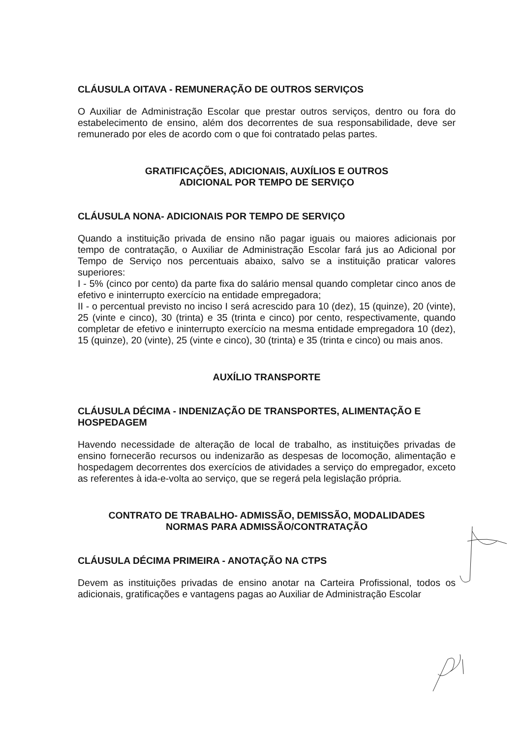CLÁUSULA OITAVA - REMUNERAÇÃO DE OUTROS SERVIÇOS
O Auxiliar de Administração Escolar que prestar outros serviços, dentro ou fora do estabelecimento de ensino, além dos decorrentes de sua responsabilidade, deve ser remunerado por eles de acordo com o que foi contratado pelas partes.
GRATIFICAÇÕES, ADICIONAIS, AUXÍLIOS E OUTROS
ADICIONAL POR TEMPO DE SERVIÇO
CLÁUSULA NONA- ADICIONAIS POR TEMPO DE SERVIÇO
Quando a instituição privada de ensino não pagar iguais ou maiores adicionais por tempo de contratação, o Auxiliar de Administração Escolar fará jus ao Adicional por Tempo de Serviço nos percentuais abaixo, salvo se a instituição praticar valores superiores:
I - 5% (cinco por cento) da parte fixa do salário mensal quando completar cinco anos de efetivo e ininterrupto exercício na entidade empregadora;
II - o percentual previsto no inciso I será acrescido para 10 (dez), 15 (quinze), 20 (vinte), 25 (vinte e cinco), 30 (trinta) e 35 (trinta e cinco) por cento, respectivamente, quando completar de efetivo e ininterrupto exercício na mesma entidade empregadora 10 (dez), 15 (quinze), 20 (vinte), 25 (vinte e cinco), 30 (trinta) e 35 (trinta e cinco) ou mais anos.
AUXÍLIO TRANSPORTE
CLÁUSULA DÉCIMA - INDENIZAÇÃO DE TRANSPORTES, ALIMENTAÇÃO E HOSPEDAGEM
Havendo necessidade de alteração de local de trabalho, as instituições privadas de ensino fornecerão recursos ou indenizarão as despesas de locomoção, alimentação e hospedagem decorrentes dos exercícios de atividades a serviço do empregador, exceto as referentes à ida-e-volta ao serviço, que se regerá pela legislação própria.
CONTRATO DE TRABALHO- ADMISSÃO, DEMISSÃO, MODALIDADES
NORMAS PARA ADMISSÃO/CONTRATAÇÃO
CLÁUSULA DÉCIMA PRIMEIRA - ANOTAÇÃO NA CTPS
Devem as instituições privadas de ensino anotar na Carteira Profissional, todos os adicionais, gratificações e vantagens pagas ao Auxiliar de Administração Escolar